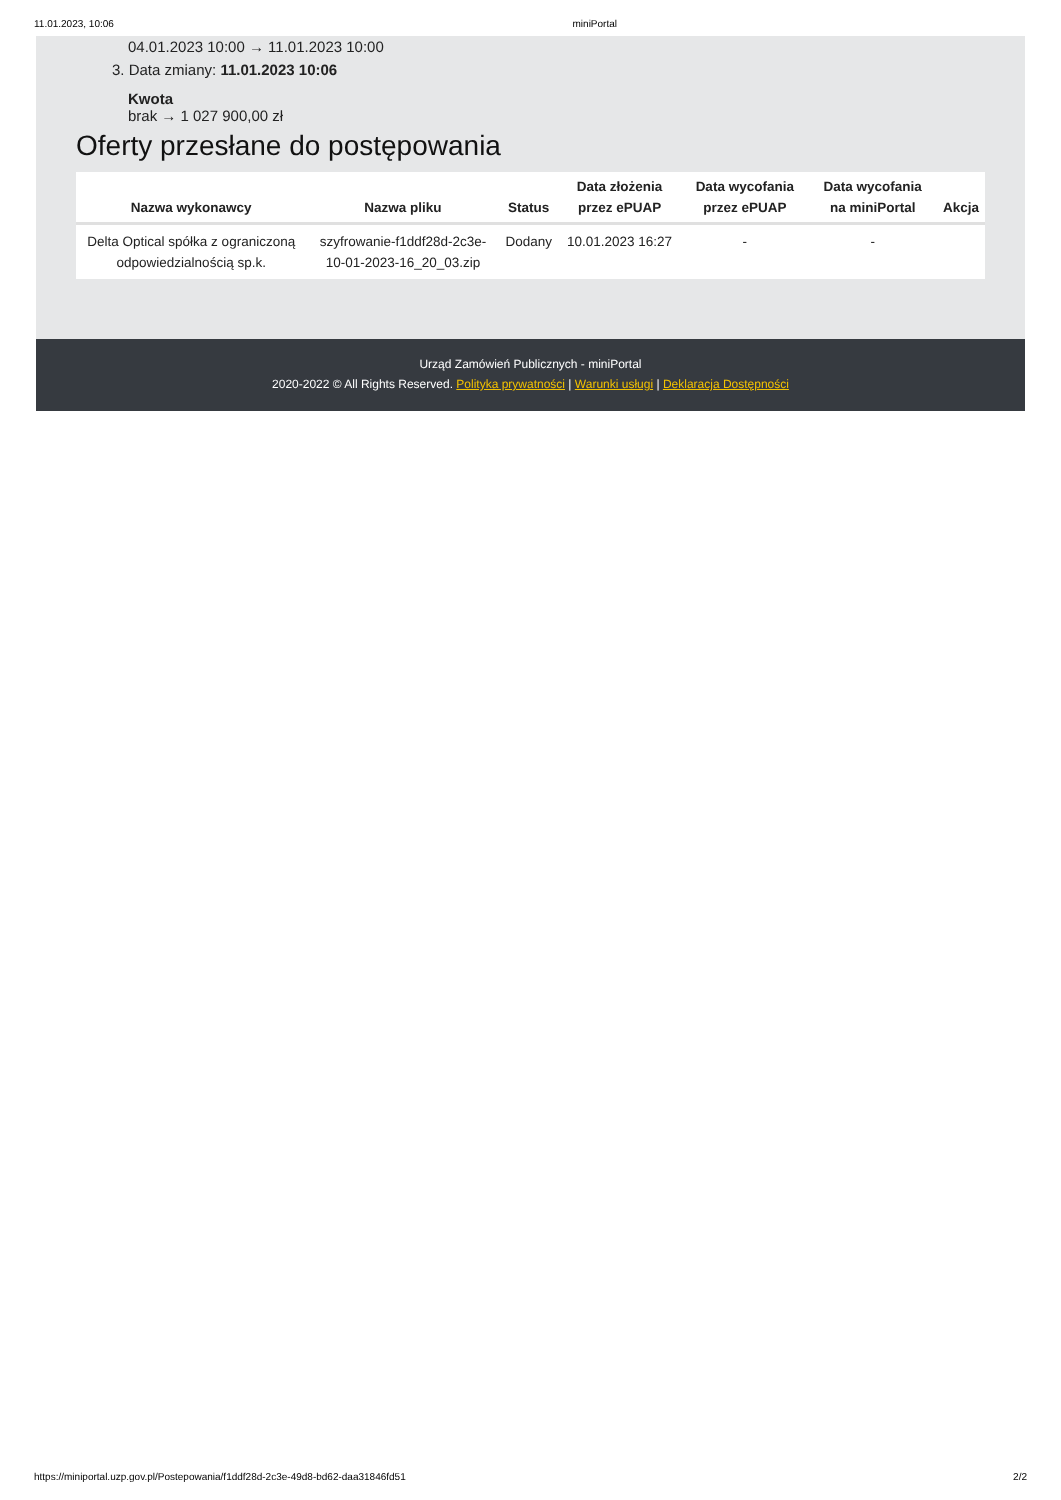11.01.2023, 10:06 miniPortal
04.01.2023 10:00 → 11.01.2023 10:00
3. Data zmiany: 11.01.2023 10:06
Kwota
brak → 1 027 900,00 zł
Oferty przesłane do postępowania
| Nazwa wykonawcy | Nazwa pliku | Status | Data złożenia przez ePUAP | Data wycofania przez ePUAP | Data wycofania na miniPortal | Akcja |
| --- | --- | --- | --- | --- | --- | --- |
| Delta Optical spółka z ograniczoną odpowiedzialnością sp.k. | szyfrowanie-f1ddf28d-2c3e-10-01-2023-16_20_03.zip | Dodany | 10.01.2023 16:27 | - | - | |
Urząd Zamówień Publicznych - miniPortal
2020-2022 © All Rights Reserved. Polityka prywatności | Warunki usługi | Deklaracja Dostępności
https://miniportal.uzp.gov.pl/Postepowania/f1ddf28d-2c3e-49d8-bd62-daa31846fd51 2/2